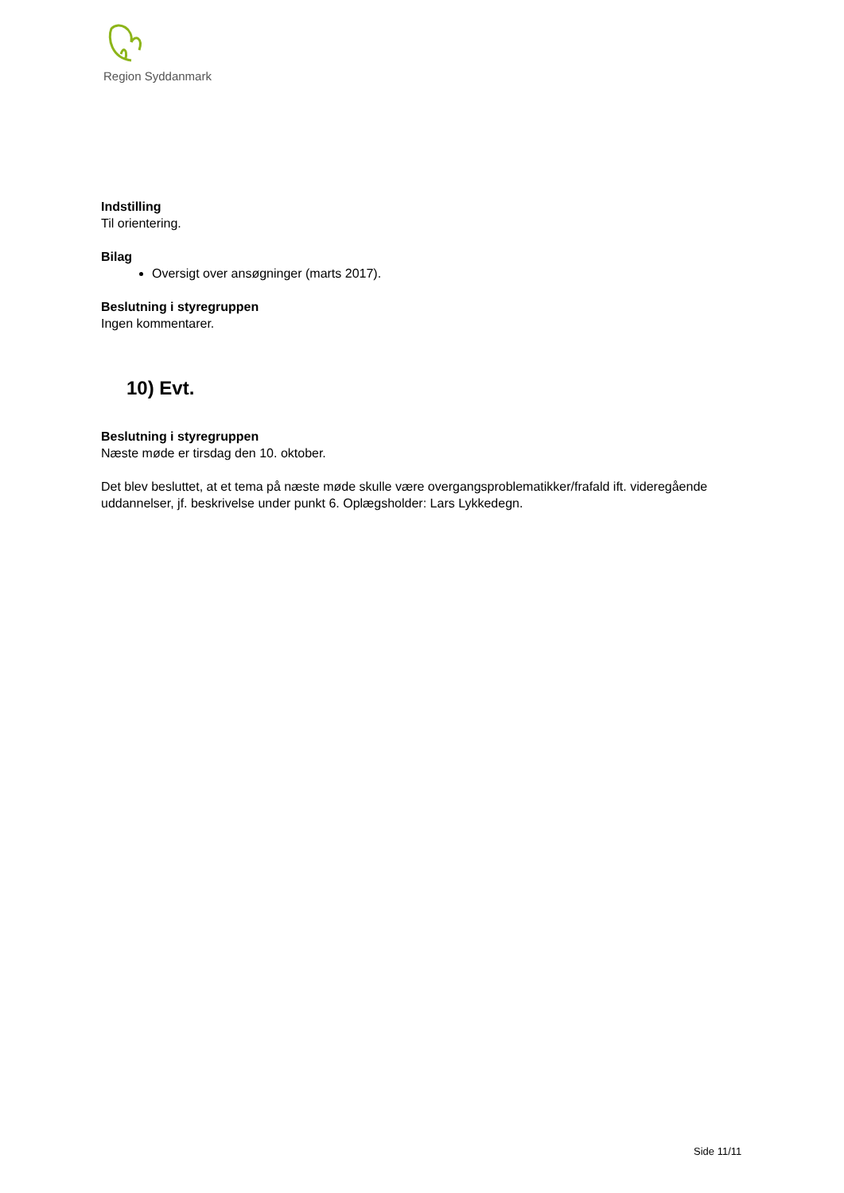Region Syddanmark
Indstilling
Til orientering.
Bilag
Oversigt over ansøgninger (marts 2017).
Beslutning i styregruppen
Ingen kommentarer.
10) Evt.
Beslutning i styregruppen
Næste møde er tirsdag den 10. oktober.
Det blev besluttet, at et tema på næste møde skulle være overgangsproblematikker/frafald ift. videregående uddannelser, jf. beskrivelse under punkt 6. Oplægsholder: Lars Lykkedegn.
Side 11/11